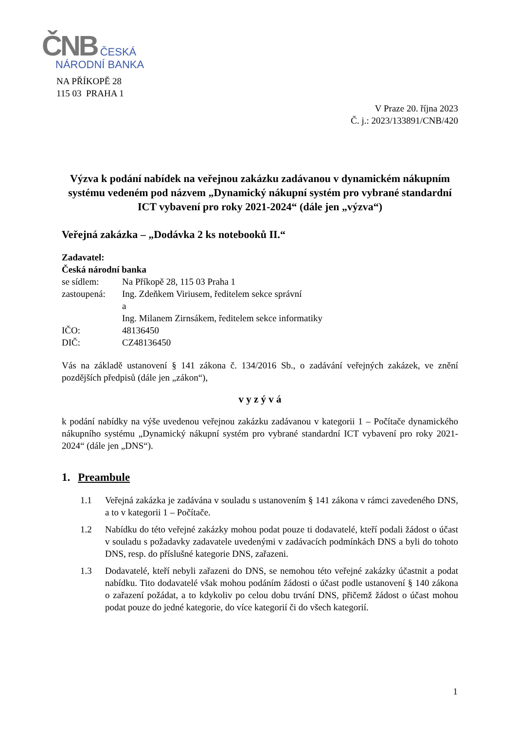ČNB ČESKÁ
NÁRODNÍ BANKA
NA PŘÍKOPĚ 28
115 03 PRAHA 1
V Praze 20. října 2023
Č. j.: 2023/133891/CNB/420
Výzva k podání nabídek na veřejnou zakázku zadávanou v dynamickém nákupním systému vedeném pod názvem „Dynamický nákupní systém pro vybrané standardní ICT vybavení pro roky 2021-2024“ (dále jen „výzva“)
Veřejná zakázka – „Dodávka 2 ks notebooků II.“
Zadavatel:
Česká národní banka
se sídlem: Na Příkopě 28, 115 03 Praha 1
zastoupená: Ing. Zdeňkem Viriusem, ředitelem sekce správní
a
Ing. Milanem Zirnsákem, ředitelem sekce informatiky
IČO: 48136450
DIČ: CZ48136450
Vás na základě ustanovení § 141 zákona č. 134/2016 Sb., o zadávání veřejných zakázek, ve znění pozdějších předpisů (dále jen „zákon“),
v y z ý v á
k podání nabídky na výše uvedenou veřejnou zakázku zadávanou v kategorii 1 – Počítače dynamického nákupního systému „Dynamický nákupní systém pro vybrané standardní ICT vybavení pro roky 2021-2024“ (dále jen „DNS“).
1. Preambule
1.1 Veřejná zakázka je zadávána v souladu s ustanovením § 141 zákona v rámci zavedeného DNS, a to v kategorii 1 – Počítače.
1.2 Nabídku do této veřejné zakázky mohou podat pouze ti dodavatelé, kteří podali žádost o účast v souladu s požadavky zadavatele uvedenými v zadávacích podmínkách DNS a byli do tohoto DNS, resp. do příslušné kategorie DNS, zařazeni.
1.3 Dodavatelé, kteří nebyli zařazeni do DNS, se nemohou této veřejné zakázky účastnit a podat nabídku. Tito dodavatelé však mohou podáním žádosti o účast podle ustanovení § 140 zákona o zařazení požádat, a to kdykoliv po celou dobu trvání DNS, přičemž žádost o účast mohou podat pouze do jedné kategorie, do více kategorií či do všech kategorií.
1